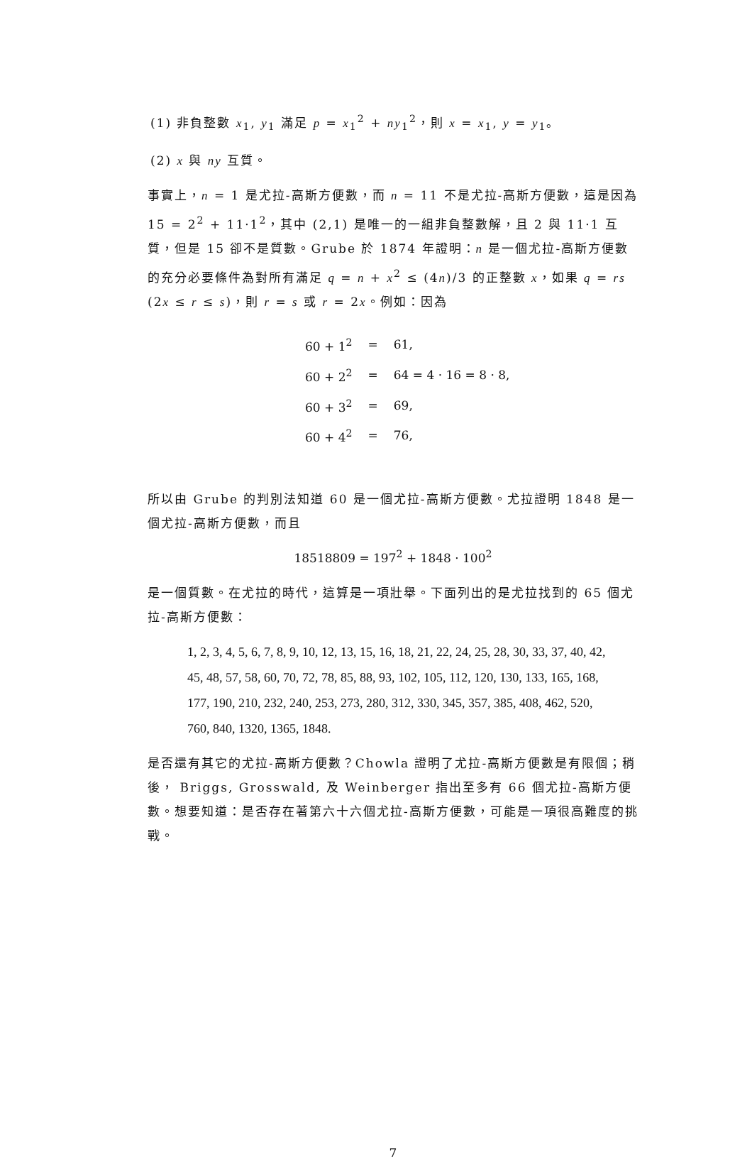(1) 非負整數 x<sub>1</sub>, y<sub>1</sub> 滿足 p = x<sub>1</sub><sup>2</sup> + ny<sub>1</sub><sup>2</sup>，則 x = x<sub>1</sub>, y = y<sub>1</sub>。
(2) x 與 ny 互質。
事實上，n = 1 是尤拉-高斯方便數，而 n = 11 不是尤拉-高斯方便數，這是因為 15 = 2<sup>2</sup> + 11·1<sup>2</sup>，其中 (2,1) 是唯一的一組非負整數解，且 2 與 11·1 互質，但是 15 卻不是質數。Grube 於 1874 年證明：n 是一個尤拉-高斯方便數的充分必要條件為對所有滿足 q = n + x<sup>2</sup> ≤ (4n)/3 的正整數 x，如果 q = rs (2x ≤ r ≤ s)，則 r = s 或 r = 2x。例如：因為
| 60 + 1<sup>2</sup> | = | 61, |
| 60 + 2<sup>2</sup> | = | 64 = 4 · 16 = 8 · 8, |
| 60 + 3<sup>2</sup> | = | 69, |
| 60 + 4<sup>2</sup> | = | 76, |
所以由 Grube 的判別法知道 60 是一個尤拉-高斯方便數。尤拉證明 1848 是一個尤拉-高斯方便數，而且
18518809 = 197<sup>2</sup> + 1848 · 100<sup>2</sup>
是一個質數。在尤拉的時代，這算是一項壯舉。下面列出的是尤拉找到的 65 個尤拉-高斯方便數：
1, 2, 3, 4, 5, 6, 7, 8, 9, 10, 12, 13, 15, 16, 18, 21, 22, 24, 25, 28, 30, 33, 37, 40, 42,
45, 48, 57, 58, 60, 70, 72, 78, 85, 88, 93, 102, 105, 112, 120, 130, 133, 165, 168,
177, 190, 210, 232, 240, 253, 273, 280, 312, 330, 345, 357, 385, 408, 462, 520,
760, 840, 1320, 1365, 1848.
是否還有其它的尤拉-高斯方便數？Chowla 證明了尤拉-高斯方便數是有限個；稍後， Briggs, Grosswald, 及 Weinberger 指出至多有 66 個尤拉-高斯方便數。想要知道：是否存在著第六十六個尤拉-高斯方便數，可能是一項很高難度的挑戰。
7